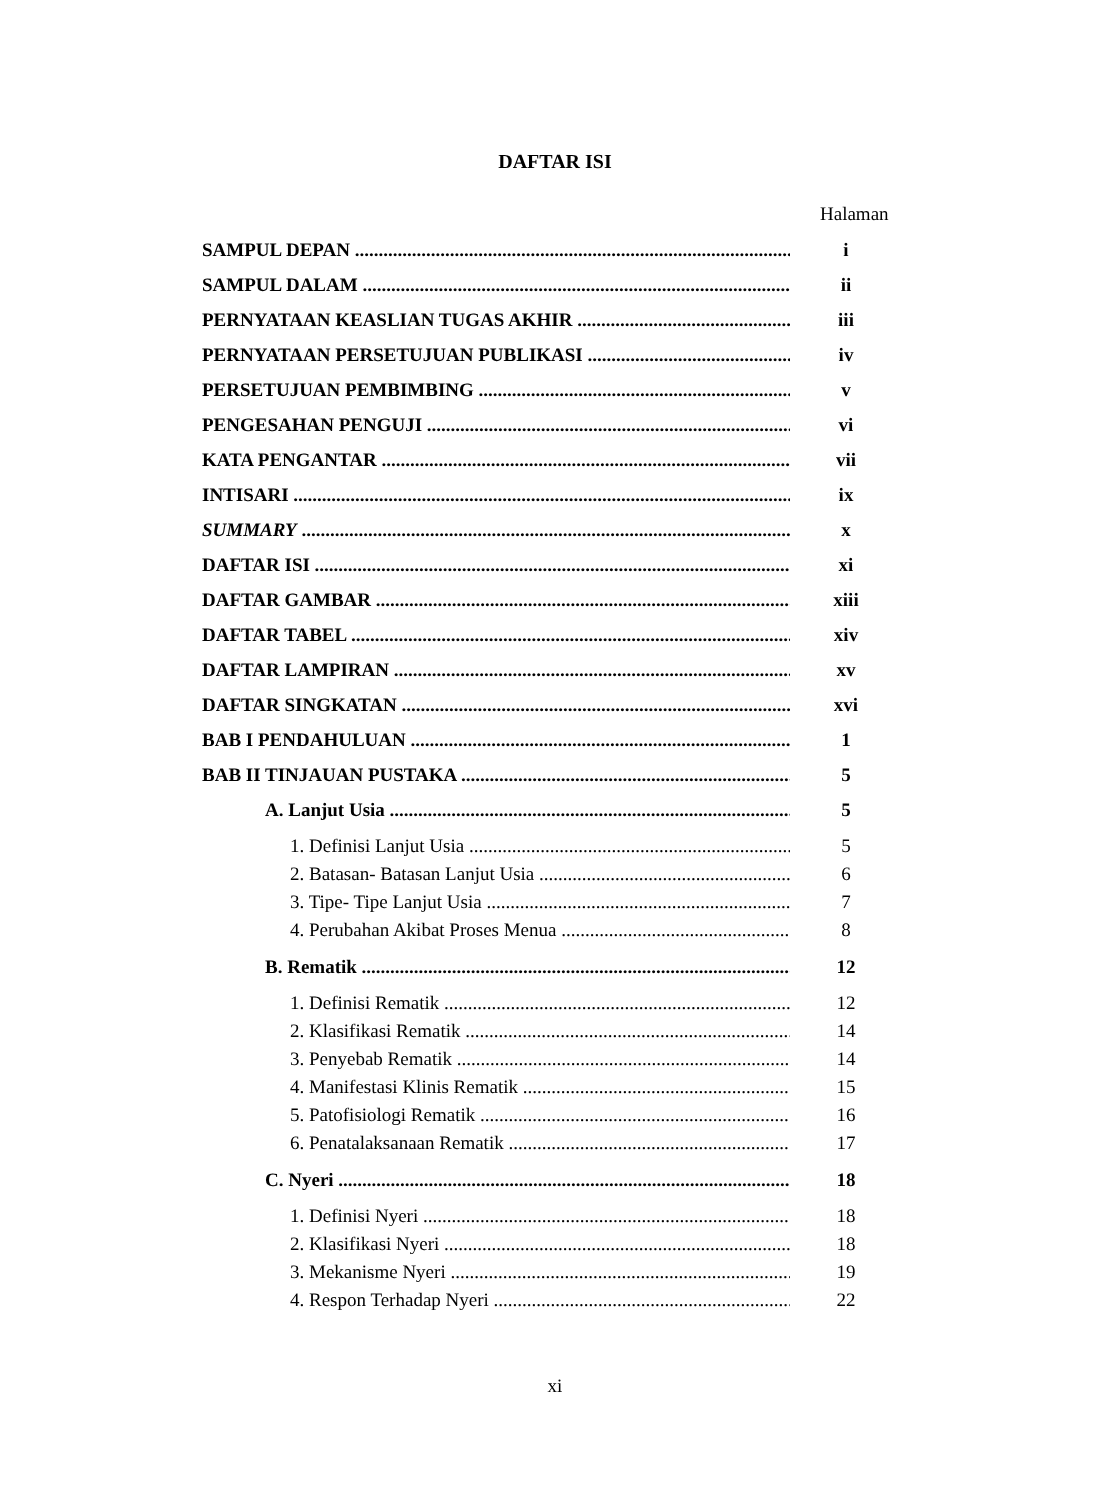DAFTAR ISI
Halaman
SAMPUL DEPAN i
SAMPUL DALAM ii
PERNYATAAN KEASLIAN TUGAS AKHIR iii
PERNYATAAN PERSETUJUAN PUBLIKASI iv
PERSETUJUAN PEMBIMBING v
PENGESAHAN PENGUJI vi
KATA PENGANTAR vii
INTISARI ix
SUMMARY x
DAFTAR ISI xi
DAFTAR GAMBAR xiii
DAFTAR TABEL xiv
DAFTAR LAMPIRAN xv
DAFTAR SINGKATAN xvi
BAB I PENDAHULUAN 1
BAB II TINJAUAN PUSTAKA 5
A. Lanjut Usia 5
1. Definisi Lanjut Usia 5
2. Batasan- Batasan Lanjut Usia 6
3. Tipe- Tipe Lanjut Usia 7
4. Perubahan Akibat Proses Menua 8
B. Rematik 12
1. Definisi Rematik 12
2. Klasifikasi Rematik 14
3. Penyebab Rematik 14
4. Manifestasi Klinis Rematik 15
5. Patofisiologi Rematik 16
6. Penatalaksanaan Rematik 17
C. Nyeri 18
1. Definisi Nyeri 18
2. Klasifikasi Nyeri 18
3. Mekanisme Nyeri 19
4. Respon Terhadap Nyeri 22
xi